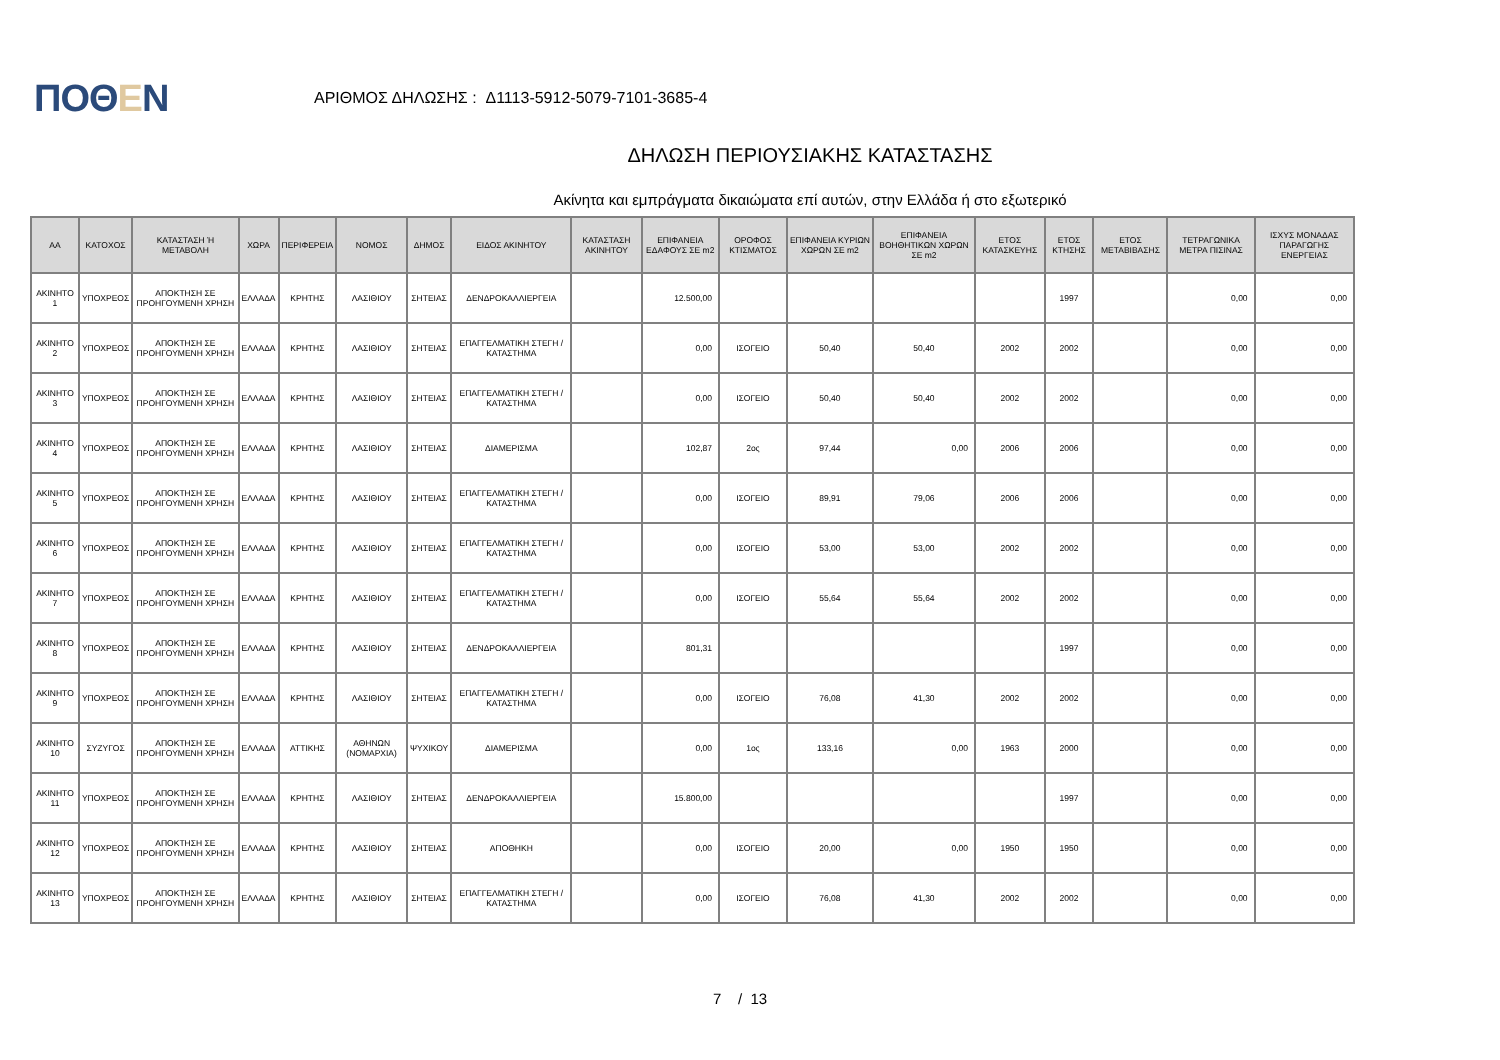ΠΟΘΕΝ
ΑΡΙΘΜΟΣ ΔΗΛΩΣΗΣ : Δ1113-5912-5079-7101-3685-4
ΔΗΛΩΣΗ ΠΕΡΙΟΥΣΙΑΚΗΣ ΚΑΤΑΣΤΑΣΗΣ
Ακίνητα και εμπράγματα δικαιώματα επί αυτών, στην Ελλάδα ή στο εξωτερικό
| ΑΑ | ΚΑΤΟΧΟΣ | ΚΑΤΑΣΤΑΣΗ Ή ΜΕΤΑΒΟΛΗ | ΧΩΡΑ | ΠΕΡΙΦΕΡΕΙΑ | ΝΟΜΟΣ | ΔΗΜΟΣ | ΕΙΔΟΣ ΑΚΙΝΗΤΟΥ | ΚΑΤΑΣΤΑΣΗ ΑΚΙΝΗΤΟΥ | ΕΠΙΦΑΝΕΙΑ ΕΔΑΦΟΥΣ ΣΕ m2 | ΟΡΟΦΟΣ ΚΤΙΣΜΑΤΟΣ | ΕΠΙΦΑΝΕΙΑ ΚΥΡΙΩΝ ΧΩΡΩΝ ΣΕ m2 | ΕΠΙΦΑΝΕΙΑ ΒΟΗΘΗΤΙΚΩΝ ΧΩΡΩΝ ΣΕ m2 | ΕΤΟΣ ΚΑΤΑΣΚΕΥΗΣ | ΕΤΟΣ ΚΤΗΣΗΣ | ΕΤΟΣ ΜΕΤΑΒΙΒΑΣΗΣ | ΤΕΤΡΑΓΩΝΙΚΑ ΜΕΤΡΑ ΠΙΣΙΝΑΣ | ΙΣΧΥΣ ΜΟΝΑΔΑΣ ΠΑΡΑΓΩΓΗΣ ΕΝΕΡΓΕΙΑΣ |
| --- | --- | --- | --- | --- | --- | --- | --- | --- | --- | --- | --- | --- | --- | --- | --- | --- | --- |
| ΑΚΙΝΗΤΟ 1 | ΥΠΟΧΡΕΟΣ | ΑΠΟΚΤΗΣΗ ΣΕ ΠΡΟΗΓΟΥΜΕΝΗ ΧΡΗΣΗ | ΕΛΛΑΔΑ | ΚΡΗΤΗΣ | ΛΑΣΙΘΙΟΥ | ΣΗΤΕΙΑΣ | ΔΕΝΔΡΟΚΑΛΛΙΕΡΓΕΙΑ | | 12.500,00 | | | | | 1997 | | 0,00 | 0,00 |
| ΑΚΙΝΗΤΟ 2 | ΥΠΟΧΡΕΟΣ | ΑΠΟΚΤΗΣΗ ΣΕ ΠΡΟΗΓΟΥΜΕΝΗ ΧΡΗΣΗ | ΕΛΛΑΔΑ | ΚΡΗΤΗΣ | ΛΑΣΙΘΙΟΥ | ΣΗΤΕΙΑΣ | ΕΠΑΓΓΕΛΜΑΤΙΚΗ ΣΤΕΓΗ / ΚΑΤΑΣΤΗΜΑ | | 0,00 | ΙΣΟΓΕΙΟ | 50,40 | 50,40 | 2002 | 2002 | | 0,00 | 0,00 |
| ΑΚΙΝΗΤΟ 3 | ΥΠΟΧΡΕΟΣ | ΑΠΟΚΤΗΣΗ ΣΕ ΠΡΟΗΓΟΥΜΕΝΗ ΧΡΗΣΗ | ΕΛΛΑΔΑ | ΚΡΗΤΗΣ | ΛΑΣΙΘΙΟΥ | ΣΗΤΕΙΑΣ | ΕΠΑΓΓΕΛΜΑΤΙΚΗ ΣΤΕΓΗ / ΚΑΤΑΣΤΗΜΑ | | 0,00 | ΙΣΟΓΕΙΟ | 50,40 | 50,40 | 2002 | 2002 | | 0,00 | 0,00 |
| ΑΚΙΝΗΤΟ 4 | ΥΠΟΧΡΕΟΣ | ΑΠΟΚΤΗΣΗ ΣΕ ΠΡΟΗΓΟΥΜΕΝΗ ΧΡΗΣΗ | ΕΛΛΑΔΑ | ΚΡΗΤΗΣ | ΛΑΣΙΘΙΟΥ | ΣΗΤΕΙΑΣ | ΔΙΑΜΕΡΙΣΜΑ | | 102,87 | 2ος | 97,44 | 0,00 | 2006 | 2006 | | 0,00 | 0,00 |
| ΑΚΙΝΗΤΟ 5 | ΥΠΟΧΡΕΟΣ | ΑΠΟΚΤΗΣΗ ΣΕ ΠΡΟΗΓΟΥΜΕΝΗ ΧΡΗΣΗ | ΕΛΛΑΔΑ | ΚΡΗΤΗΣ | ΛΑΣΙΘΙΟΥ | ΣΗΤΕΙΑΣ | ΕΠΑΓΓΕΛΜΑΤΙΚΗ ΣΤΕΓΗ / ΚΑΤΑΣΤΗΜΑ | | 0,00 | ΙΣΟΓΕΙΟ | 89,91 | 79,06 | 2006 | 2006 | | 0,00 | 0,00 |
| ΑΚΙΝΗΤΟ 6 | ΥΠΟΧΡΕΟΣ | ΑΠΟΚΤΗΣΗ ΣΕ ΠΡΟΗΓΟΥΜΕΝΗ ΧΡΗΣΗ | ΕΛΛΑΔΑ | ΚΡΗΤΗΣ | ΛΑΣΙΘΙΟΥ | ΣΗΤΕΙΑΣ | ΕΠΑΓΓΕΛΜΑΤΙΚΗ ΣΤΕΓΗ / ΚΑΤΑΣΤΗΜΑ | | 0,00 | ΙΣΟΓΕΙΟ | 53,00 | 53,00 | 2002 | 2002 | | 0,00 | 0,00 |
| ΑΚΙΝΗΤΟ 7 | ΥΠΟΧΡΕΟΣ | ΑΠΟΚΤΗΣΗ ΣΕ ΠΡΟΗΓΟΥΜΕΝΗ ΧΡΗΣΗ | ΕΛΛΑΔΑ | ΚΡΗΤΗΣ | ΛΑΣΙΘΙΟΥ | ΣΗΤΕΙΑΣ | ΕΠΑΓΓΕΛΜΑΤΙΚΗ ΣΤΕΓΗ / ΚΑΤΑΣΤΗΜΑ | | 0,00 | ΙΣΟΓΕΙΟ | 55,64 | 55,64 | 2002 | 2002 | | 0,00 | 0,00 |
| ΑΚΙΝΗΤΟ 8 | ΥΠΟΧΡΕΟΣ | ΑΠΟΚΤΗΣΗ ΣΕ ΠΡΟΗΓΟΥΜΕΝΗ ΧΡΗΣΗ | ΕΛΛΑΔΑ | ΚΡΗΤΗΣ | ΛΑΣΙΘΙΟΥ | ΣΗΤΕΙΑΣ | ΔΕΝΔΡΟΚΑΛΛΙΕΡΓΕΙΑ | | 801,31 | | | | | 1997 | | 0,00 | 0,00 |
| ΑΚΙΝΗΤΟ 9 | ΥΠΟΧΡΕΟΣ | ΑΠΟΚΤΗΣΗ ΣΕ ΠΡΟΗΓΟΥΜΕΝΗ ΧΡΗΣΗ | ΕΛΛΑΔΑ | ΚΡΗΤΗΣ | ΛΑΣΙΘΙΟΥ | ΣΗΤΕΙΑΣ | ΕΠΑΓΓΕΛΜΑΤΙΚΗ ΣΤΕΓΗ / ΚΑΤΑΣΤΗΜΑ | | 0,00 | ΙΣΟΓΕΙΟ | 76,08 | 41,30 | 2002 | 2002 | | 0,00 | 0,00 |
| ΑΚΙΝΗΤΟ 10 | ΣΥΖΥΓΟΣ | ΑΠΟΚΤΗΣΗ ΣΕ ΠΡΟΗΓΟΥΜΕΝΗ ΧΡΗΣΗ | ΕΛΛΑΔΑ | ΑΤΤΙΚΗΣ | ΑΘΗΝΩΝ (ΝΟΜΑΡΧΙΑ) | ΨΥΧΙΚΟΥ | ΔΙΑΜΕΡΙΣΜΑ | | 0,00 | 1ος | 133,16 | 0,00 | 1963 | 2000 | | 0,00 | 0,00 |
| ΑΚΙΝΗΤΟ 11 | ΥΠΟΧΡΕΟΣ | ΑΠΟΚΤΗΣΗ ΣΕ ΠΡΟΗΓΟΥΜΕΝΗ ΧΡΗΣΗ | ΕΛΛΑΔΑ | ΚΡΗΤΗΣ | ΛΑΣΙΘΙΟΥ | ΣΗΤΕΙΑΣ | ΔΕΝΔΡΟΚΑΛΛΙΕΡΓΕΙΑ | | 15.800,00 | | | | | 1997 | | 0,00 | 0,00 |
| ΑΚΙΝΗΤΟ 12 | ΥΠΟΧΡΕΟΣ | ΑΠΟΚΤΗΣΗ ΣΕ ΠΡΟΗΓΟΥΜΕΝΗ ΧΡΗΣΗ | ΕΛΛΑΔΑ | ΚΡΗΤΗΣ | ΛΑΣΙΘΙΟΥ | ΣΗΤΕΙΑΣ | ΑΠΟΘΗΚΗ | | 0,00 | ΙΣΟΓΕΙΟ | 20,00 | 0,00 | 1950 | 1950 | | 0,00 | 0,00 |
| ΑΚΙΝΗΤΟ 13 | ΥΠΟΧΡΕΟΣ | ΑΠΟΚΤΗΣΗ ΣΕ ΠΡΟΗΓΟΥΜΕΝΗ ΧΡΗΣΗ | ΕΛΛΑΔΑ | ΚΡΗΤΗΣ | ΛΑΣΙΘΙΟΥ | ΣΗΤΕΙΑΣ | ΕΠΑΓΓΕΛΜΑΤΙΚΗ ΣΤΕΓΗ / ΚΑΤΑΣΤΗΜΑ | | 0,00 | ΙΣΟΓΕΙΟ | 76,08 | 41,30 | 2002 | 2002 | | 0,00 | 0,00 |
7 / 13